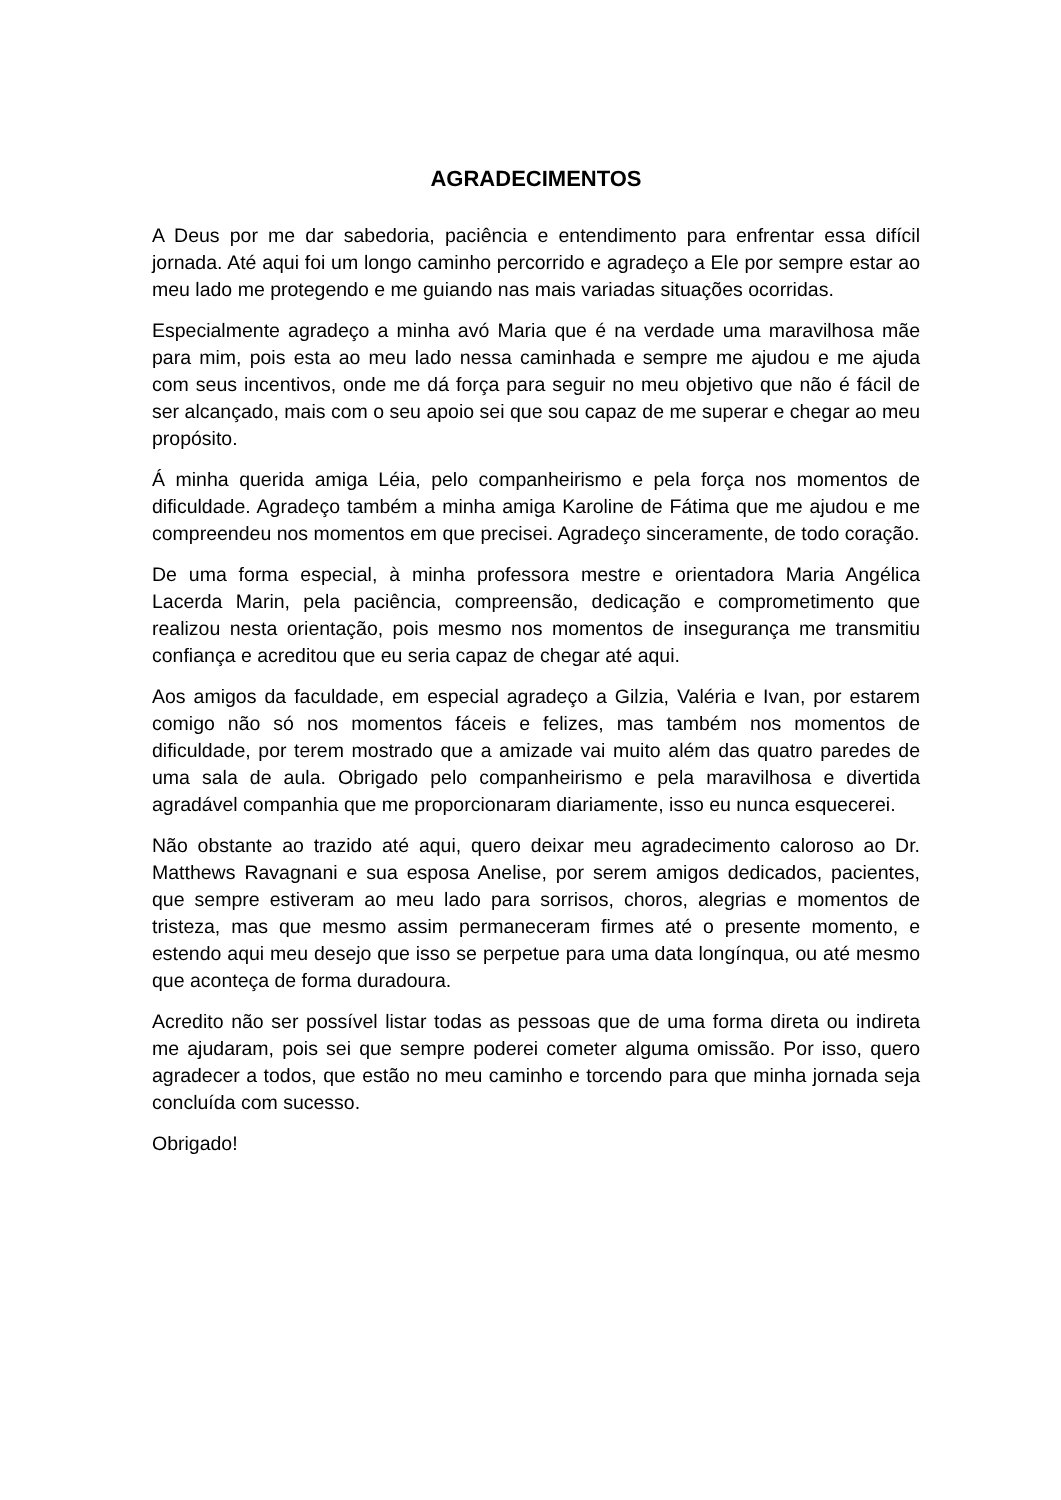AGRADECIMENTOS
A Deus por me dar sabedoria, paciência e entendimento para enfrentar essa difícil jornada. Até aqui foi um longo caminho percorrido e agradeço a Ele por sempre estar ao meu lado me protegendo e me guiando nas mais variadas situações ocorridas.
Especialmente agradeço a minha avó Maria que é na verdade uma maravilhosa mãe para mim, pois esta ao meu lado nessa caminhada e sempre me ajudou e me ajuda com seus incentivos, onde me dá força para seguir no meu objetivo que não é fácil de ser alcançado, mais com o seu apoio sei que sou capaz de me superar e chegar ao meu propósito.
Á minha querida amiga Léia, pelo companheirismo e pela força nos momentos de dificuldade. Agradeço também a minha amiga Karoline de Fátima que me ajudou e me compreendeu nos momentos em que precisei. Agradeço sinceramente, de todo coração.
De uma forma especial, à minha professora mestre e orientadora Maria Angélica Lacerda Marin, pela paciência, compreensão, dedicação e comprometimento que realizou nesta orientação, pois mesmo nos momentos de insegurança me transmitiu confiança e acreditou que eu seria capaz de chegar até aqui.
Aos amigos da faculdade, em especial agradeço a Gilzia, Valéria e Ivan, por estarem comigo não só nos momentos fáceis e felizes, mas também nos momentos de dificuldade, por terem mostrado que a amizade vai muito além das quatro paredes de uma sala de aula. Obrigado pelo companheirismo e pela maravilhosa e divertida agradável companhia que me proporcionaram diariamente, isso eu nunca esquecerei.
Não obstante ao trazido até aqui, quero deixar meu agradecimento caloroso ao Dr. Matthews Ravagnani e sua esposa Anelise, por serem amigos dedicados, pacientes, que sempre estiveram ao meu lado para sorrisos, choros, alegrias e momentos de tristeza, mas que mesmo assim permaneceram firmes até o presente momento, e estendo aqui meu desejo que isso se perpetue para uma data longínqua, ou até mesmo que aconteça de forma duradoura.
Acredito não ser possível listar todas as pessoas que de uma forma direta ou indireta me ajudaram, pois sei que sempre poderei cometer alguma omissão. Por isso, quero agradecer a todos, que estão no meu caminho e torcendo para que minha jornada seja concluída com sucesso.
Obrigado!